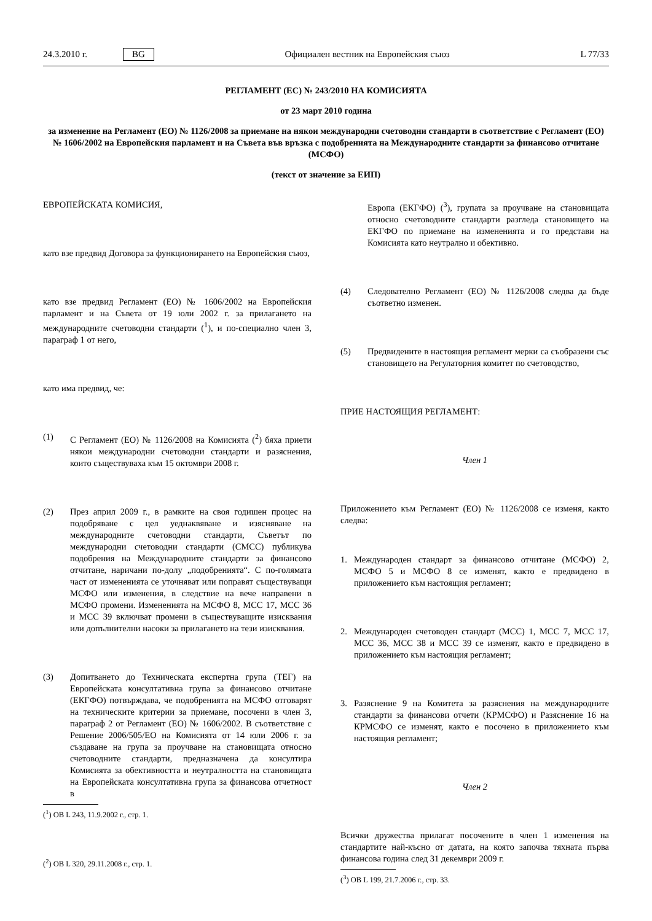24.3.2010 г. BG Официален вестник на Европейския съюз L 77/33
РЕГЛАМЕНТ (ЕС) № 243/2010 НА КОМИСИЯТА
от 23 март 2010 година
за изменение на Регламент (ЕО) № 1126/2008 за приемане на някои международни счетоводни стандарти в съответствие с Регламент (ЕО) № 1606/2002 на Европейския парламент и на Съвета във връзка с подобренията на Международните стандарти за финансово отчитане (МСФО)
(текст от значение за ЕИП)
ЕВРОПЕЙСКАТА КОМИСИЯ,
като взе предвид Договора за функционирането на Европейския съюз,
като взе предвид Регламент (ЕО) № 1606/2002 на Европейския парламент и на Съвета от 19 юли 2002 г. за прилагането на международните счетоводни стандарти (<sup>1</sup>), и по-специално член 3, параграф 1 от него,
като има предвид, че:
(1) С Регламент (ЕО) № 1126/2008 на Комисията (<sup>2</sup>) бяха приети някои международни счетоводни стандарти и разяснения, които съществуваха към 15 октомври 2008 г.
(2) През април 2009 г., в рамките на своя годишен процес на подобряване с цел уеднаквяване и изясняване на международните счетоводни стандарти, Съветът по международни счетоводни стандарти (СМСС) публикува подобрения на Международните стандарти за финансово отчитане, наричани по-долу „подобренията“. С по-голямата част от измененията се уточняват или поправят съществуващи МСФО или изменения, в следствие на вече направени в МСФО промени. Измененията на МСФО 8, МСС 17, МСС 36 и МСС 39 включват промени в съществуващите изисквания или допълнителни насоки за прилагането на тези изисквания.
(3) Допитването до Техническата експертна група (ТЕГ) на Европейската консултативна група за финансово отчитане (ЕКГФО) потвърждава, че подобренията на МСФО отговарят на техническите критерии за приемане, посочени в член 3, параграф 2 от Регламент (ЕО) № 1606/2002. В съответствие с Решение 2006/505/ЕО на Комисията от 14 юли 2006 г. за създаване на група за проучване на становищата относно счетоводните стандарти, предназначена да консултира Комисията за обективността и неутралността на становищата на Европейската консултативна група за финансова отчетност в
(<sup>1</sup>) ОВ L 243, 11.9.2002 г., стр. 1.
(<sup>2</sup>) ОВ L 320, 29.11.2008 г., стр. 1.
Европа (ЕКГФО) (<sup>3</sup>), групата за проучване на становищата относно счетоводните стандарти разгледа становището на ЕКГФО по приемане на измененията и го представи на Комисията като неутрално и обективно.
(4) Следователно Регламент (ЕО) № 1126/2008 следва да бъде съответно изменен.
(5) Предвидените в настоящия регламент мерки са съобразени със становището на Регулаторния комитет по счетоводство,
ПРИЕ НАСТОЯЩИЯ РЕГЛАМЕНТ:
Член 1
Приложението към Регламент (ЕО) № 1126/2008 се изменя, както следва:
1. Международен стандарт за финансово отчитане (МСФО) 2, МСФО 5 и МСФО 8 се изменят, както е предвидено в приложението към настоящия регламент;
2. Международен счетоводен стандарт (МСС) 1, МСС 7, МСС 17, МСС 36, МСС 38 и МСС 39 се изменят, както е предвидено в приложението към настоящия регламент;
3. Разяснение 9 на Комитета за разяснения на международните стандарти за финансови отчети (КРМСФО) и Разяснение 16 на КРМСФО се изменят, както е посочено в приложението към настоящия регламент;
Член 2
Всички дружества прилагат посочените в член 1 изменения на стандартите най-късно от датата, на която започва тяхната първа финансова година след 31 декември 2009 г.
(<sup>3</sup>) ОВ L 199, 21.7.2006 г., стр. 33.